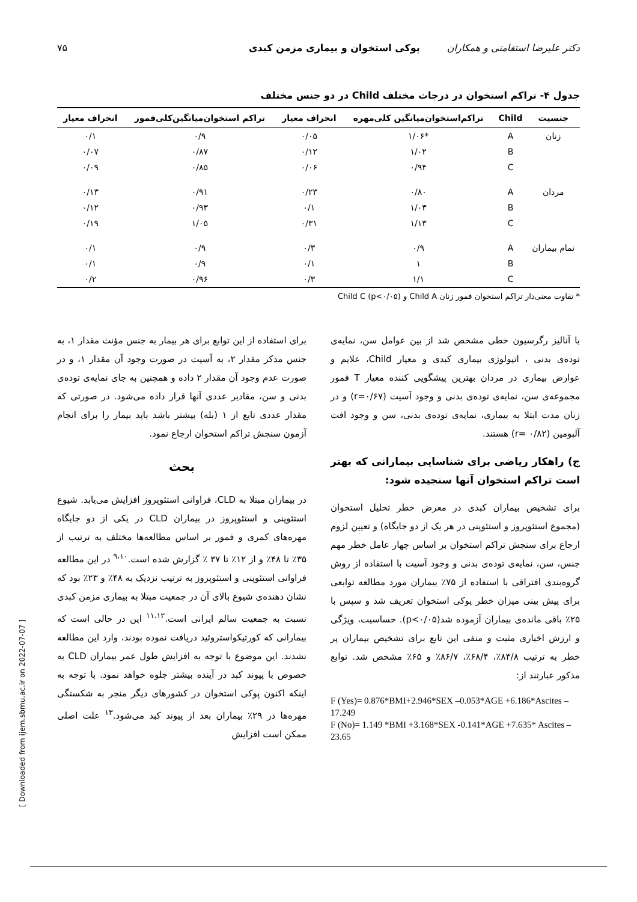دکتر علیرضا استقامتی و همکاران پوکی استخوان و بیماری مزمن کبدی ۷۵
جدول ۴- تراکم استخوان در درجات مختلف Child در دو جنس مختلف
| جنسیت | Child | تراکم‌استخوان‌میانگین کلی‌مهره | انحراف معیار | تراکم استخوان‌میانگین‌کلی‌فمور | انحراف معیار |
| --- | --- | --- | --- | --- | --- |
| زنان | A | *۱/۰۶ | ۰/۰۵ | ۰/۹ | ۰/۱ |
| | B | ۱/۰۲ | ۰/۱۲ | ۰/۸۷ | ۰/۰۷ |
| | C | ۰/۹۴ | ۰/۰۶ | ۰/۸۵ | ۰/۰۹ |
| مردان | A | ۰/۸۰ | ۰/۲۳ | ۰/۹۱ | ۰/۱۳ |
| | B | ۱/۰۳ | ۰/۱ | ۰/۹۳ | ۰/۱۲ |
| | C | ۱/۱۳ | ۰/۳۱ | ۱/۰۵ | ۰/۱۹ |
| تمام بیماران | A | ۰/۹ | ۰/۳ | ۰/۹ | ۰/۱ |
| | B | ۱ | ۰/۱ | ۰/۹ | ۰/۱ |
| | C | ۱/۱ | ۰/۳ | ۰/۹۶ | ۰/۲ |
* تفاوت معنی‌دار تراکم استخوان فمور زنان Child A و Child C (p<۰/۰۵)
با آنالیز رگرسیون خطی مشخص شد از بین عوامل سن، نمایه‌ی توده‌ی بدنی ، اتیولوژی بیماری کبدی و معیار Child، علایم و عوارض بیماری در مردان بهترین پیشگویی کننده معیار T فمور مجموعه‌ی سن، نمایه‌ی توده‌ی بدنی و وجود آسیت (r=۰/۶۷) و در زنان مدت ابتلا به بیماری، نمایه‌ی توده‌ی بدنی، سن و وجود افت آلبومین (r= ۰/۸۲) هستند.
ج) راهکار ریاضی برای شناسایی بیمارانی که بهتر است تراکم استخوان آنها سنجیده شود:
برای تشخیص بیماران کبدی در معرض خطر تحلیل استخوان (مجموع استئوپروز و استئوپنی در هر یک از دو جایگاه) و تعیین لزوم ارجاع برای سنجش تراکم استخوان بر اساس چهار عامل خطر مهم جنس، سن، نمایه‌ی توده‌ی بدنی و وجود آسیت با استفاده از روش گروه‌بندی افتراقی با استفاده از ۷۵٪ بیماران مورد مطالعه توابعی برای پیش بینی میزان خطر پوکی استخوان تعریف شد و سپس با ۲۵٪ باقی مانده‌ی بیماران آزموده شد(p<۰/۰۵). حساسیت، ویژگی و ارزش اخباری مثبت و منفی این تابع برای تشخیص بیماران پر خطر به ترتیب ۸۴/۸٪، ۶۸/۴٪، ۸۶/۷٪ و ۶۵٪ مشخص شد. توابع مذکور عبارتند از:
F (Yes)= 0.876*BMI+2.946*SEX –0.053*AGE +6.186*Ascites –17.249
F (No)= 1.149 *BMI +3.168*SEX -0.141*AGE +7.635* Ascites –23.65
برای استفاده از این توابع برای هر بیمار به جنس مؤنث مقدار ۱، به جنس مذکر مقدار ۲، به آسیت در صورت وجود آن مقدار ۱، و در صورت عدم وجود آن مقدار ۲ داده و همچنین به جای نمایه‌ی توده‌ی بدنی و سن، مقادیر عددی آنها قرار داده می‌شود. در صورتی که مقدار عددی تابع از ۱ (بله) بیشتر باشد باید بیمار را برای انجام آزمون سنجش تراکم استخوان ارجاع نمود.
بحث
در بیماران مبتلا به CLD، فراوانی استئوپروز افزایش می‌یابد. شیوع استئوپنی و استئوپروز در بیماران CLD در یکی از دو جایگاه مهره‌های کمری و فمور بر اساس مطالعه‌ها مختلف به ترتیب از ۳۵٪ تا ۴۸٪ و از ۱۲٪ تا ۳۷ ٪ گزارش شده است.<sup>۹،۱۰</sup> در این مطالعه فراوانی استئوپنی و استئوپروز به ترتیب نزدیک به ۴۸٪ و ۲۳٪ بود که نشان دهنده‌ی شیوع بالای آن در جمعیت مبتلا به بیماری مزمن کبدی نسبت به جمعیت سالم ایرانی است.<sup>۱۱،۱۲</sup> این در حالی است که بیمارانی که کورتیکواستروئید دریافت نموده بودند، وارد این مطالعه نشدند. این موضوع با توجه به افزایش طول عمر بیماران CLD به خصوص با پیوند کبد در آینده بیشتر جلوه خواهد نمود. با توجه به اینکه اکنون پوکی استخوان در کشورهای دیگر منجر به شکستگی مهره‌ها در ۲۹٪ بیماران بعد از پیوند کبد می‌شود.<sup>۱۳</sup> علت اصلی ممکن است افزایش
[ Downloaded from ijem.sbmu.ac.ir on 2022-07-07 ]